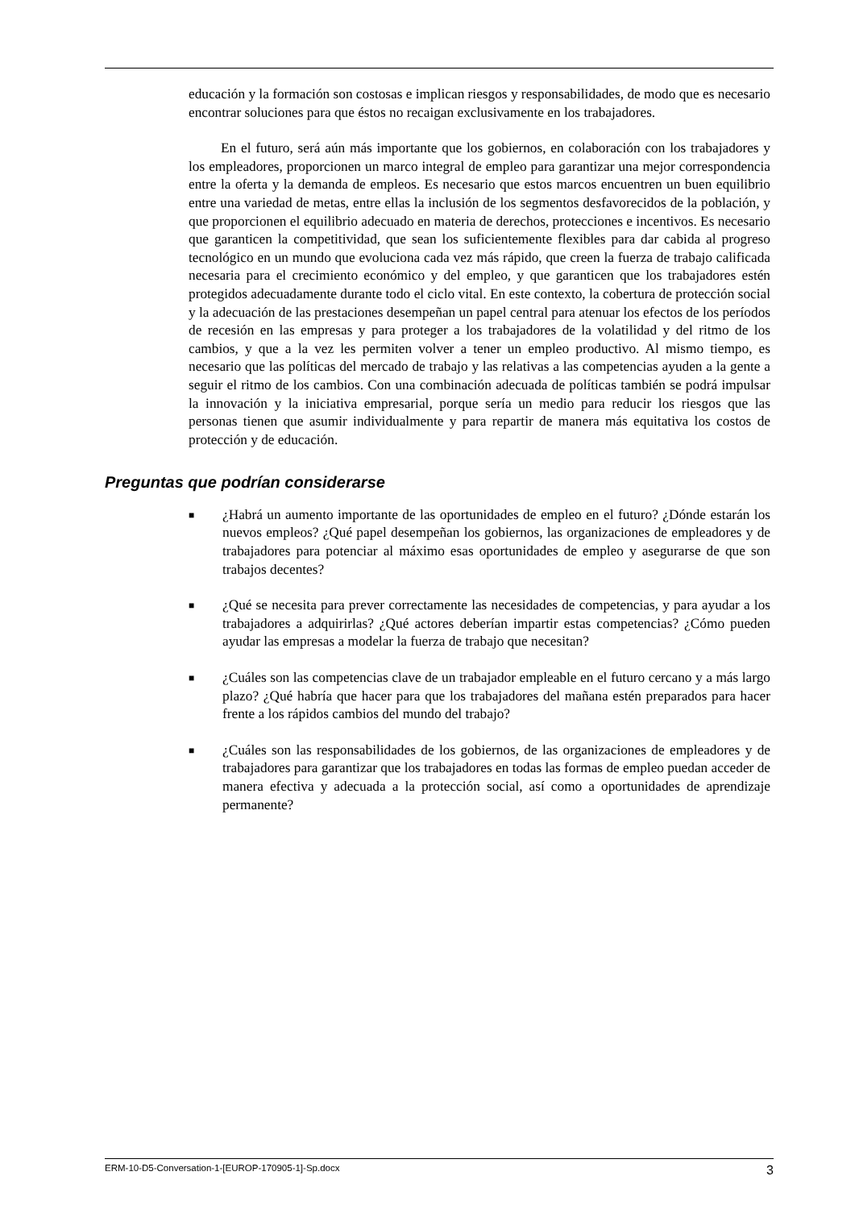educación y la formación son costosas e implican riesgos y responsabilidades, de modo que es necesario encontrar soluciones para que éstos no recaigan exclusivamente en los trabajadores.
En el futuro, será aún más importante que los gobiernos, en colaboración con los trabajadores y los empleadores, proporcionen un marco integral de empleo para garantizar una mejor correspondencia entre la oferta y la demanda de empleos. Es necesario que estos marcos encuentren un buen equilibrio entre una variedad de metas, entre ellas la inclusión de los segmentos desfavorecidos de la población, y que proporcionen el equilibrio adecuado en materia de derechos, protecciones e incentivos. Es necesario que garanticen la competitividad, que sean los suficientemente flexibles para dar cabida al progreso tecnológico en un mundo que evoluciona cada vez más rápido, que creen la fuerza de trabajo calificada necesaria para el crecimiento económico y del empleo, y que garanticen que los trabajadores estén protegidos adecuadamente durante todo el ciclo vital. En este contexto, la cobertura de protección social y la adecuación de las prestaciones desempeñan un papel central para atenuar los efectos de los períodos de recesión en las empresas y para proteger a los trabajadores de la volatilidad y del ritmo de los cambios, y que a la vez les permiten volver a tener un empleo productivo. Al mismo tiempo, es necesario que las políticas del mercado de trabajo y las relativas a las competencias ayuden a la gente a seguir el ritmo de los cambios. Con una combinación adecuada de políticas también se podrá impulsar la innovación y la iniciativa empresarial, porque sería un medio para reducir los riesgos que las personas tienen que asumir individualmente y para repartir de manera más equitativa los costos de protección y de educación.
Preguntas que podrían considerarse
■ ¿Habrá un aumento importante de las oportunidades de empleo en el futuro? ¿Dónde estarán los nuevos empleos? ¿Qué papel desempeñan los gobiernos, las organizaciones de empleadores y de trabajadores para potenciar al máximo esas oportunidades de empleo y asegurarse de que son trabajos decentes?
■ ¿Qué se necesita para prever correctamente las necesidades de competencias, y para ayudar a los trabajadores a adquirirlas? ¿Qué actores deberían impartir estas competencias? ¿Cómo pueden ayudar las empresas a modelar la fuerza de trabajo que necesitan?
■ ¿Cuáles son las competencias clave de un trabajador empleable en el futuro cercano y a más largo plazo? ¿Qué habría que hacer para que los trabajadores del mañana estén preparados para hacer frente a los rápidos cambios del mundo del trabajo?
■ ¿Cuáles son las responsabilidades de los gobiernos, de las organizaciones de empleadores y de trabajadores para garantizar que los trabajadores en todas las formas de empleo puedan acceder de manera efectiva y adecuada a la protección social, así como a oportunidades de aprendizaje permanente?
ERM-10-D5-Conversation-1-[EUROP-170905-1]-Sp.docx 3